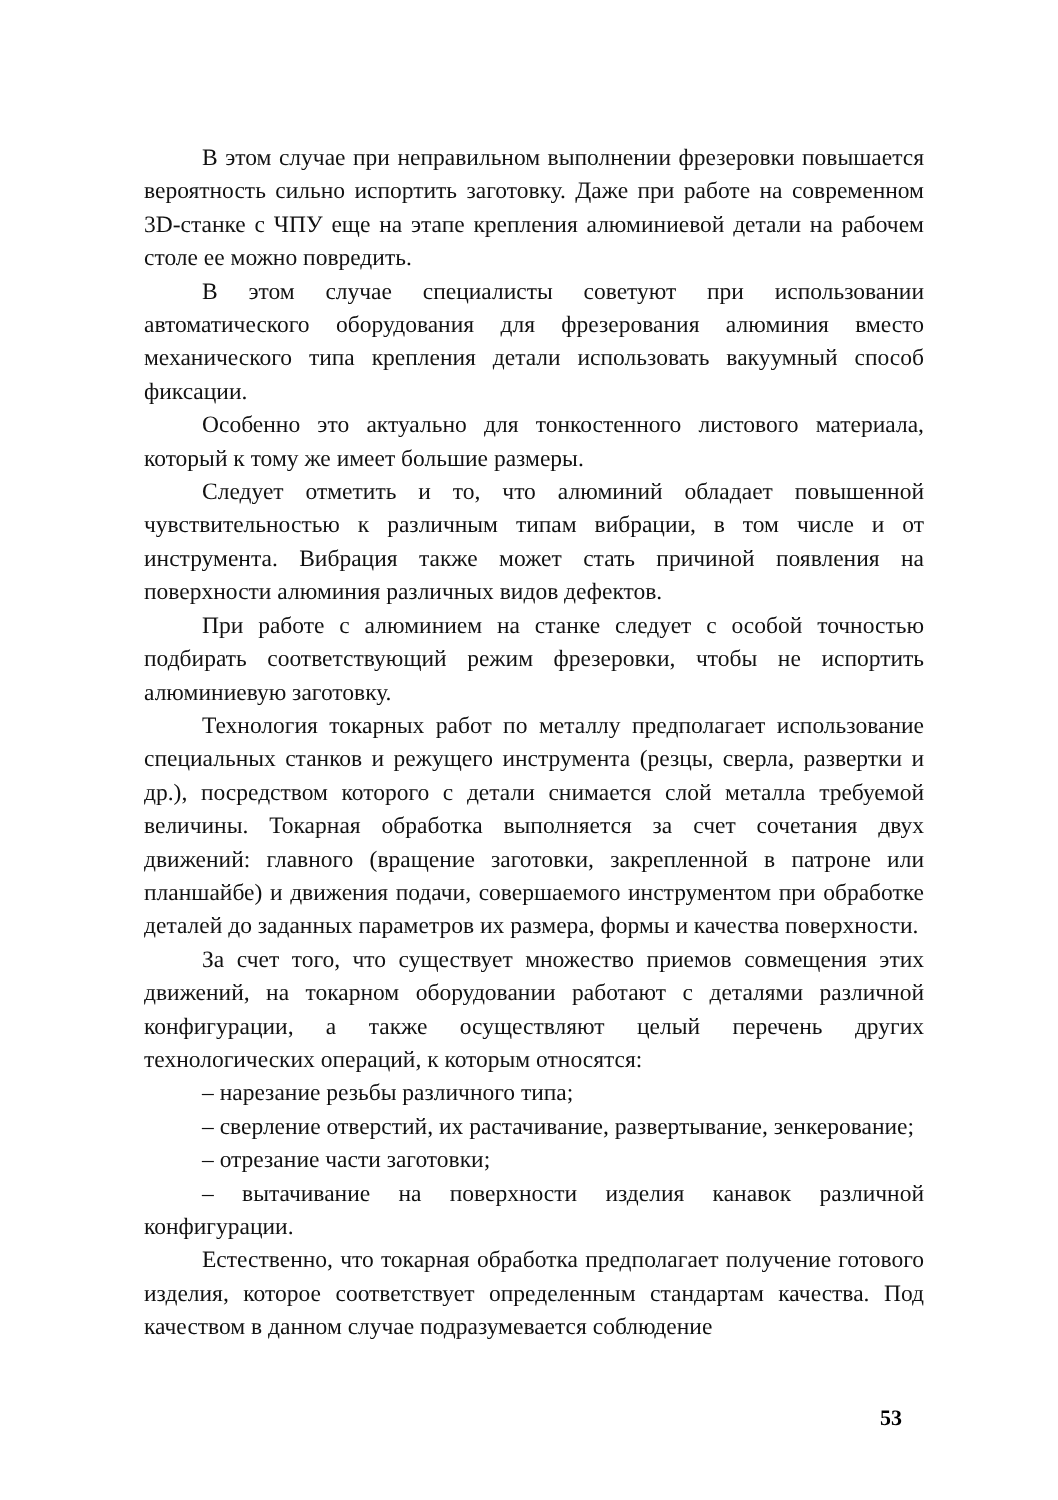В этом случае при неправильном выполнении фрезеровки повышается вероятность сильно испортить заготовку. Даже при работе на современном 3D-станке с ЧПУ еще на этапе крепления алюминиевой детали на рабочем столе ее можно повредить.
В этом случае специалисты советуют при использовании автоматического оборудования для фрезерования алюминия вместо механического типа крепления детали использовать вакуумный способ фиксации.
Особенно это актуально для тонкостенного листового материала, который к тому же имеет большие размеры.
Следует отметить и то, что алюминий обладает повышенной чувствительностью к различным типам вибрации, в том числе и от инструмента. Вибрация также может стать причиной появления на поверхности алюминия различных видов дефектов.
При работе с алюминием на станке следует с особой точностью подбирать соответствующий режим фрезеровки, чтобы не испортить алюминиевую заготовку.
Технология токарных работ по металлу предполагает использование специальных станков и режущего инструмента (резцы, сверла, развертки и др.), посредством которого с детали снимается слой металла требуемой величины. Токарная обработка выполняется за счет сочетания двух движений: главного (вращение заготовки, закрепленной в патроне или планшайбе) и движения подачи, совершаемого инструментом при обработке деталей до заданных параметров их размера, формы и качества поверхности.
За счет того, что существует множество приемов совмещения этих движений, на токарном оборудовании работают с деталями различной конфигурации, а также осуществляют целый перечень других технологических операций, к которым относятся:
– нарезание резьбы различного типа;
– сверление отверстий, их растачивание, развертывание, зенкерование;
– отрезание части заготовки;
– вытачивание на поверхности изделия канавок различной конфигурации.
Естественно, что токарная обработка предполагает получение готового изделия, которое соответствует определенным стандартам качества. Под качеством в данном случае подразумевается соблюдение
53